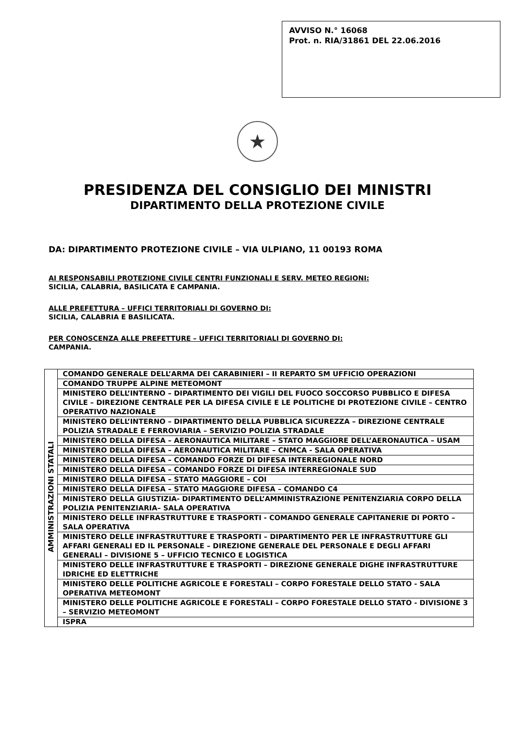AVVISO N.° 16068
Prot. n. RIA/31861 DEL 22.06.2016
★
PRESIDENZA DEL CONSIGLIO DEI MINISTRI
DIPARTIMENTO DELLA PROTEZIONE CIVILE
DA: DIPARTIMENTO PROTEZIONE CIVILE – VIA ULPIANO, 11 00193 ROMA
AI RESPONSABILI PROTEZIONE CIVILE CENTRI FUNZIONALI E SERV. METEO REGIONI:
SICILIA, CALABRIA, BASILICATA E CAMPANIA.
ALLE PREFETTURA – UFFICI TERRITORIALI DI GOVERNO DI:
SICILIA, CALABRIA E BASILICATA.
PER CONOSCENZA ALLE PREFETTURE – UFFICI TERRITORIALI DI GOVERNO DI:
CAMPANIA.
| AMMINISTRAZIONI STATALI | COMANDO GENERALE DELL’ARMA DEI CARABINIERI – II REPARTO SM UFFICIO OPERAZIONI |
| | COMANDO TRUPPE ALPINE METEOMONT |
| | MINISTERO DELL’INTERNO – DIPARTIMENTO DEI VIGILI DEL FUOCO SOCCORSO PUBBLICO E DIFESA CIVILE – DIREZIONE CENTRALE PER LA DIFESA CIVILE E LE POLITICHE DI PROTEZIONE CIVILE – CENTRO OPERATIVO NAZIONALE |
| | MINISTERO DELL’INTERNO – DIPARTIMENTO DELLA PUBBLICA SICUREZZA – DIREZIONE CENTRALE POLIZIA STRADALE E FERROVIARIA – SERVIZIO POLIZIA STRADALE |
| | MINISTERO DELLA DIFESA – AERONAUTICA MILITARE – STATO MAGGIORE DELL’AERONAUTICA – USAM |
| | MINISTERO DELLA DIFESA – AERONAUTICA MILITARE – CNMCA - SALA OPERATIVA |
| | MINISTERO DELLA DIFESA – COMANDO FORZE DI DIFESA INTERREGIONALE NORD |
| | MINISTERO DELLA DIFESA – COMANDO FORZE DI DIFESA INTERREGIONALE SUD |
| | MINISTERO DELLA DIFESA – STATO MAGGIORE – COI |
| | MINISTERO DELLA DIFESA – STATO MAGGIORE DIFESA – COMANDO C4 |
| | MINISTERO DELLA GIUSTIZIA- DIPARTIMENTO DELL’AMMINISTRAZIONE PENITENZIARIA CORPO DELLA POLIZIA PENITENZIARIA– SALA OPERATIVA |
| | MINISTERO DELLE INFRASTRUTTURE E TRASPORTI - COMANDO GENERALE CAPITANERIE DI PORTO – SALA OPERATIVA |
| | MINISTERO DELLE INFRASTRUTTURE E TRASPORTI – DIPARTIMENTO PER LE INFRASTRUTTURE GLI AFFARI GENERALI ED IL PERSONALE – DIREZIONE GENERALE DEL PERSONALE E DEGLI AFFARI GENERALI – DIVISIONE 5 – UFFICIO TECNICO E LOGISTICA |
| | MINISTERO DELLE INFRASTRUTTURE E TRASPORTI – DIREZIONE GENERALE DIGHE INFRASTRUTTURE IDRICHE ED ELETTRICHE |
| | MINISTERO DELLE POLITICHE AGRICOLE E FORESTALI – CORPO FORESTALE DELLO STATO - SALA OPERATIVA METEOMONT |
| | MINISTERO DELLE POLITICHE AGRICOLE E FORESTALI – CORPO FORESTALE DELLO STATO - DIVISIONE 3 – SERVIZIO METEOMONT |
| | ISPRA |